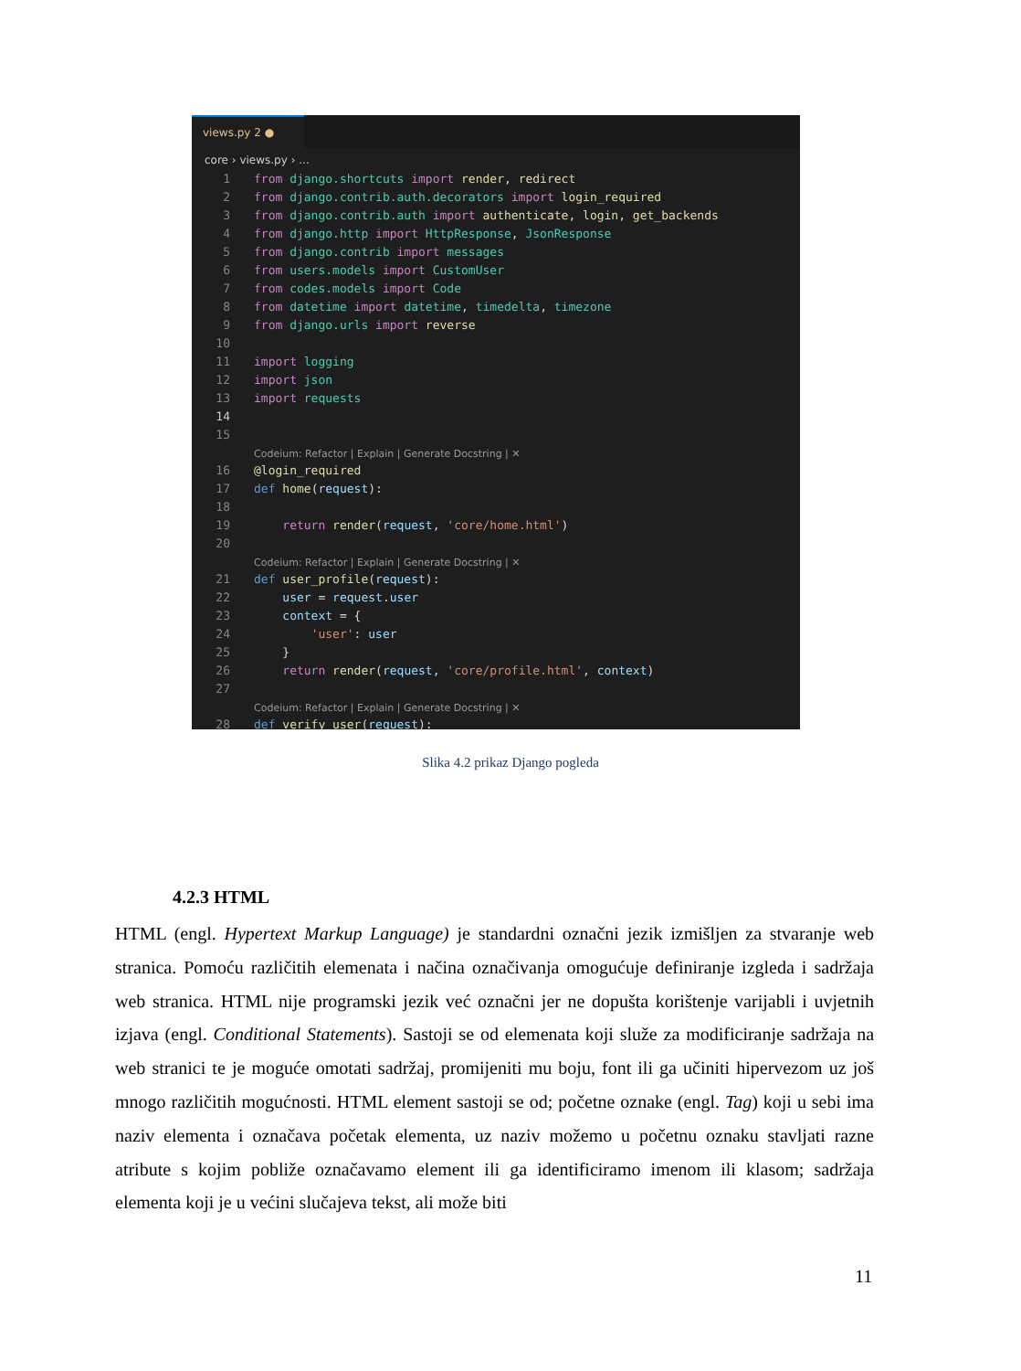views.py 2 ●
core › views.py › ...
1 from django.shortcuts import render, redirect
2 from django.contrib.auth.decorators import login_required
3 from django.contrib.auth import authenticate, login, get_backends
4 from django.http import HttpResponse, JsonResponse
5 from django.contrib import messages
6 from users.models import CustomUser
7 from codes.models import Code
8 from datetime import datetime, timedelta, timezone
9 from django.urls import reverse
10
11 import logging
12 import json
13 import requests
14
15
Codeium: Refactor | Explain | Generate Docstring | ✕
16 @login_required
17 def home(request):
18
19 return render(request, 'core/home.html')
20
Codeium: Refactor | Explain | Generate Docstring | ✕
21 def user_profile(request):
22 user = request.user
23 context = {
24 'user': user
25 }
26 return render(request, 'core/profile.html', context)
27
Codeium: Refactor | Explain | Generate Docstring | ✕
28 def verify_user(request):
Slika 4.2 prikaz Django pogleda
4.2.3 HTML
HTML (engl. Hypertext Markup Language) je standardni označni jezik izmišljen za stvaranje web stranica. Pomoću različitih elemenata i načina označivanja omogućuje definiranje izgleda i sadržaja web stranica. HTML nije programski jezik već označni jer ne dopušta korištenje varijabli i uvjetnih izjava (engl. Conditional Statements). Sastoji se od elemenata koji služe za modificiranje sadržaja na web stranici te je moguće omotati sadržaj, promijeniti mu boju, font ili ga učiniti hipervezom uz još mnogo različitih mogućnosti. HTML element sastoji se od; početne oznake (engl. Tag) koji u sebi ima naziv elementa i označava početak elementa, uz naziv možemo u početnu oznaku stavljati razne atribute s kojim pobliže označavamo element ili ga identificiramo imenom ili klasom; sadržaja elementa koji je u većini slučajeva tekst, ali može biti
11